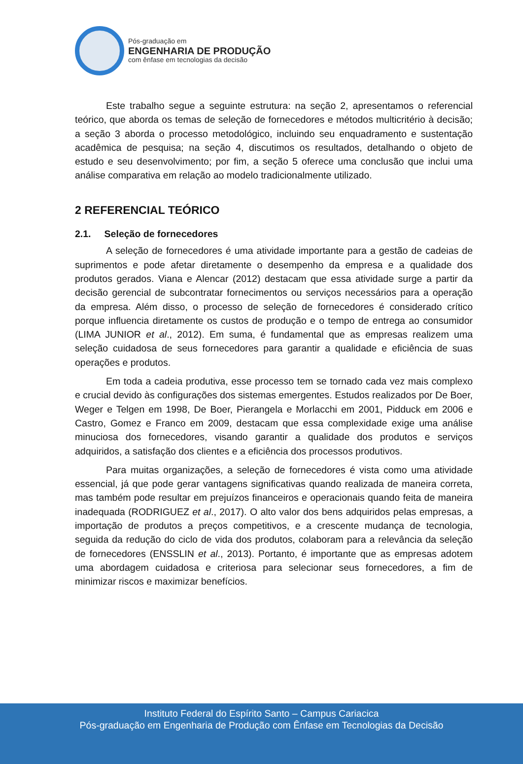Pós-graduação em
ENGENHARIA DE PRODUÇÃO
com ênfase em tecnologias da decisão
Este trabalho segue a seguinte estrutura: na seção 2, apresentamos o referencial teórico, que aborda os temas de seleção de fornecedores e métodos multicritério à decisão; a seção 3 aborda o processo metodológico, incluindo seu enquadramento e sustentação acadêmica de pesquisa; na seção 4, discutimos os resultados, detalhando o objeto de estudo e seu desenvolvimento; por fim, a seção 5 oferece uma conclusão que inclui uma análise comparativa em relação ao modelo tradicionalmente utilizado.
2 REFERENCIAL TEÓRICO
2.1. Seleção de fornecedores
A seleção de fornecedores é uma atividade importante para a gestão de cadeias de suprimentos e pode afetar diretamente o desempenho da empresa e a qualidade dos produtos gerados. Viana e Alencar (2012) destacam que essa atividade surge a partir da decisão gerencial de subcontratar fornecimentos ou serviços necessários para a operação da empresa. Além disso, o processo de seleção de fornecedores é considerado crítico porque influencia diretamente os custos de produção e o tempo de entrega ao consumidor (LIMA JUNIOR et al., 2012). Em suma, é fundamental que as empresas realizem uma seleção cuidadosa de seus fornecedores para garantir a qualidade e eficiência de suas operações e produtos.
Em toda a cadeia produtiva, esse processo tem se tornado cada vez mais complexo e crucial devido às configurações dos sistemas emergentes. Estudos realizados por De Boer, Weger e Telgen em 1998, De Boer, Pierangela e Morlacchi em 2001, Pidduck em 2006 e Castro, Gomez e Franco em 2009, destacam que essa complexidade exige uma análise minuciosa dos fornecedores, visando garantir a qualidade dos produtos e serviços adquiridos, a satisfação dos clientes e a eficiência dos processos produtivos.
Para muitas organizações, a seleção de fornecedores é vista como uma atividade essencial, já que pode gerar vantagens significativas quando realizada de maneira correta, mas também pode resultar em prejuízos financeiros e operacionais quando feita de maneira inadequada (RODRIGUEZ et al., 2017). O alto valor dos bens adquiridos pelas empresas, a importação de produtos a preços competitivos, e a crescente mudança de tecnologia, seguida da redução do ciclo de vida dos produtos, colaboram para a relevância da seleção de fornecedores (ENSSLIN et al., 2013). Portanto, é importante que as empresas adotem uma abordagem cuidadosa e criteriosa para selecionar seus fornecedores, a fim de minimizar riscos e maximizar benefícios.
Instituto Federal do Espírito Santo – Campus Cariacica
Pós-graduação em Engenharia de Produção com Ênfase em Tecnologias da Decisão